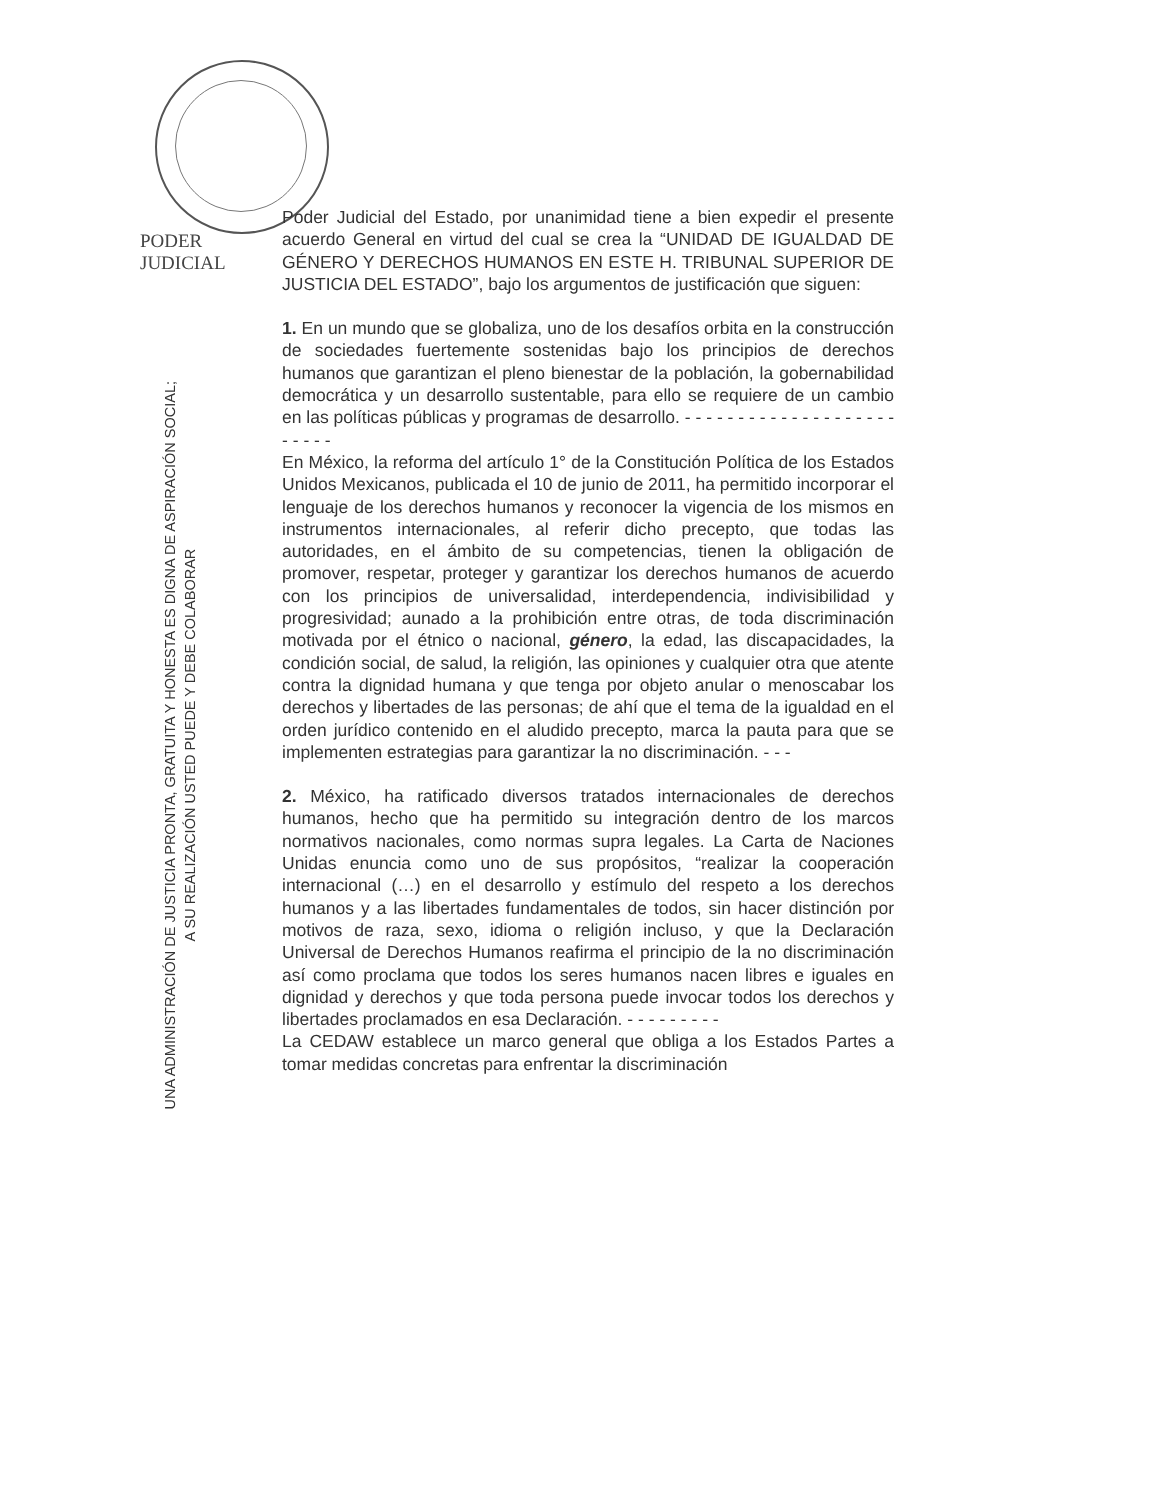PODER JUDICIAL
UNA ADMINISTRACIÓN DE JUSTICIA PRONTA, GRATUITA Y HONESTA ES DIGNA DE ASPIRACIÓN SOCIAL;
A SU REALIZACIÓN USTED PUEDE Y DEBE COLABORAR
Poder Judicial del Estado, por unanimidad tiene a bien expedir el presente acuerdo General en virtud del cual se crea la “UNIDAD DE IGUALDAD DE GÉNERO Y DERECHOS HUMANOS EN ESTE H. TRIBUNAL SUPERIOR DE JUSTICIA DEL ESTADO”, bajo los argumentos de justificación que siguen:
1. En un mundo que se globaliza, uno de los desafíos orbita en la construcción de sociedades fuertemente sostenidas bajo los principios de derechos humanos que garantizan el pleno bienestar de la población, la gobernabilidad democrática y un desarrollo sustentable, para ello se requiere de un cambio en las políticas públicas y programas de desarrollo. - - - - - - - - - - - - - - - - - - - - - - - - -
En México, la reforma del artículo 1° de la Constitución Política de los Estados Unidos Mexicanos, publicada el 10 de junio de 2011, ha permitido incorporar el lenguaje de los derechos humanos y reconocer la vigencia de los mismos en instrumentos internacionales, al referir dicho precepto, que todas las autoridades, en el ámbito de su competencias, tienen la obligación de promover, respetar, proteger y garantizar los derechos humanos de acuerdo con los principios de universalidad, interdependencia, indivisibilidad y progresividad; aunado a la prohibición entre otras, de toda discriminación motivada por el étnico o nacional, género, la edad, las discapacidades, la condición social, de salud, la religión, las opiniones y cualquier otra que atente contra la dignidad humana y que tenga por objeto anular o menoscabar los derechos y libertades de las personas; de ahí que el tema de la igualdad en el orden jurídico contenido en el aludido precepto, marca la pauta para que se implementen estrategias para garantizar la no discriminación. - - -
2. México, ha ratificado diversos tratados internacionales de derechos humanos, hecho que ha permitido su integración dentro de los marcos normativos nacionales, como normas supra legales. La Carta de Naciones Unidas enuncia como uno de sus propósitos, “realizar la cooperación internacional (…) en el desarrollo y estímulo del respeto a los derechos humanos y a las libertades fundamentales de todos, sin hacer distinción por motivos de raza, sexo, idioma o religión incluso, y que la Declaración Universal de Derechos Humanos reafirma el principio de la no discriminación así como proclama que todos los seres humanos nacen libres e iguales en dignidad y derechos y que toda persona puede invocar todos los derechos y libertades proclamados en esa Declaración. - - - - - - - - -
La CEDAW establece un marco general que obliga a los Estados Partes a tomar medidas concretas para enfrentar la discriminación